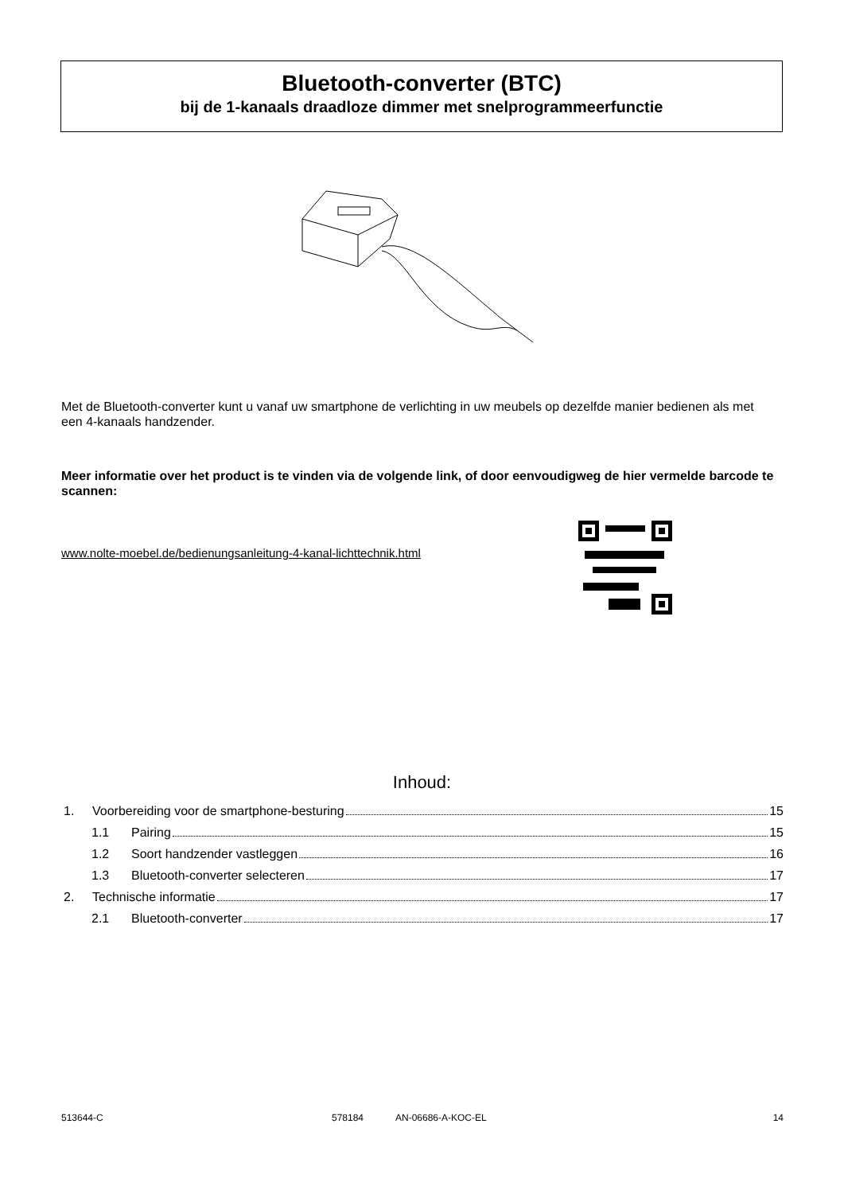Bluetooth-converter (BTC)
bij de 1-kanaals draadloze dimmer met snelprogrammeerfunctie
Met de Bluetooth-converter kunt u vanaf uw smartphone de verlichting in uw meubels op dezelfde manier bedienen als met een 4-kanaals handzender.
Meer informatie over het product is te vinden via de volgende link, of door eenvoudigweg de hier vermelde barcode te scannen:
www.nolte-moebel.de/bedienungsanleitung-4-kanal-lichttechnik.html
Inhoud:
1. Voorbereiding voor de smartphone-besturing 15
1.1 Pairing 15
1.2 Soort handzender vastleggen 16
1.3 Bluetooth-converter selecteren 17
2. Technische informatie 17
2.1 Bluetooth-converter 17
513644-C 578184 AN-06686-A-KOC-EL 14